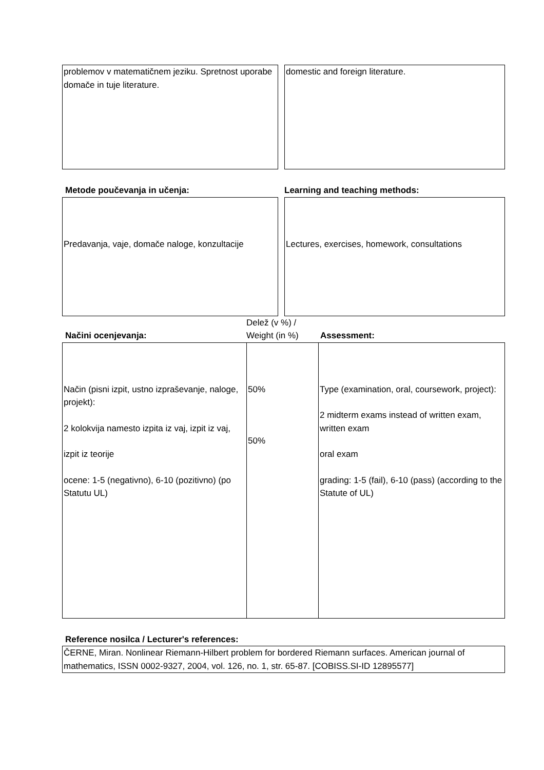problemov v matematičnem jeziku. Spretnost uporabe domače in tuje literature.
domestic and foreign literature.
Metode poučevanja in učenja: Learning and teaching methods:
Predavanja, vaje, domače naloge, konzultacije
Lectures, exercises, homework, consultations
Načini ocenjevanja:
Delež (v %) / Weight (in %)
Assessment:
| Način (pisni izpit, ustno izpraševanje, naloge, projekt): 2 kolokvija namesto izpita iz vaj, izpit iz vaj, izpit iz teorije ocene: 1-5 (negativno), 6-10 (pozitivno) (po Statutu UL) | 50% 50% | Type (examination, oral, coursework, project): 2 midterm exams instead of written exam, written exam oral exam grading: 1-5 (fail), 6-10 (pass) (according to the Statute of UL) |
Reference nosilca / Lecturer's references:
ČERNE, Miran. Nonlinear Riemann-Hilbert problem for bordered Riemann surfaces. American journal of mathematics, ISSN 0002-9327, 2004, vol. 126, no. 1, str. 65-87. [COBISS.SI-ID 12895577]